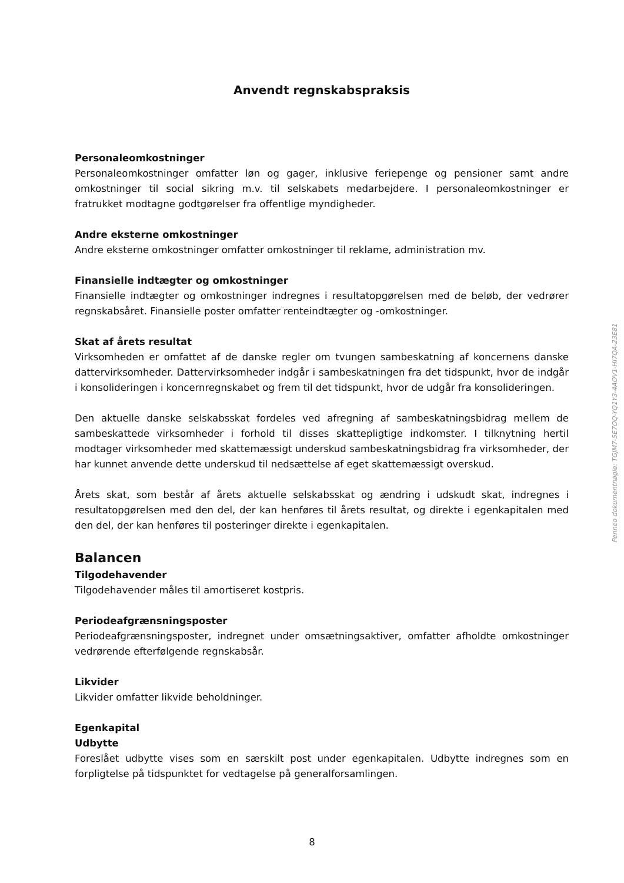Anvendt regnskabspraksis
Personaleomkostninger
Personaleomkostninger omfatter løn og gager, inklusive feriepenge og pensioner samt andre omkostninger til social sikring m.v. til selskabets medarbejdere. I personaleomkostninger er fratrukket modtagne godtgørelser fra offentlige myndigheder.
Andre eksterne omkostninger
Andre eksterne omkostninger omfatter omkostninger til reklame, administration mv.
Finansielle indtægter og omkostninger
Finansielle indtægter og omkostninger indregnes i resultatopgørelsen med de beløb, der vedrører regnskabsåret. Finansielle poster omfatter renteindtægter og -omkostninger.
Skat af årets resultat
Virksomheden er omfattet af de danske regler om tvungen sambeskatning af koncernens danske dattervirksomheder. Dattervirksomheder indgår i sambeskatningen fra det tidspunkt, hvor de indgår i konsolideringen i koncernregnskabet og frem til det tidspunkt, hvor de udgår fra konsolideringen.
Den aktuelle danske selskabsskat fordeles ved afregning af sambeskatningsbidrag mellem de sambeskattede virksomheder i forhold til disses skattepligtige indkomster. I tilknytning hertil modtager virksomheder med skattemæssigt underskud sambeskatningsbidrag fra virksomheder, der har kunnet anvende dette underskud til nedsættelse af eget skattemæssigt overskud.
Årets skat, som består af årets aktuelle selskabsskat og ændring i udskudt skat, indregnes i resultatopgørelsen med den del, der kan henføres til årets resultat, og direkte i egenkapitalen med den del, der kan henføres til posteringer direkte i egenkapitalen.
Balancen
Tilgodehavender
Tilgodehavender måles til amortiseret kostpris.
Periodeafgrænsningsposter
Periodeafgrænsningsposter, indregnet under omsætningsaktiver, omfatter afholdte omkostninger vedrørende efterfølgende regnskabsår.
Likvider
Likvider omfatter likvide beholdninger.
Egenkapital
Udbytte
Foreslået udbytte vises som en særskilt post under egenkapitalen. Udbytte indregnes som en forpligtelse på tidspunktet for vedtagelse på generalforsamlingen.
Penneo dokumentnøgle: TGJM7-5E7OQ-YQ1Y3-4AOV1-HI7QA-23E81
8